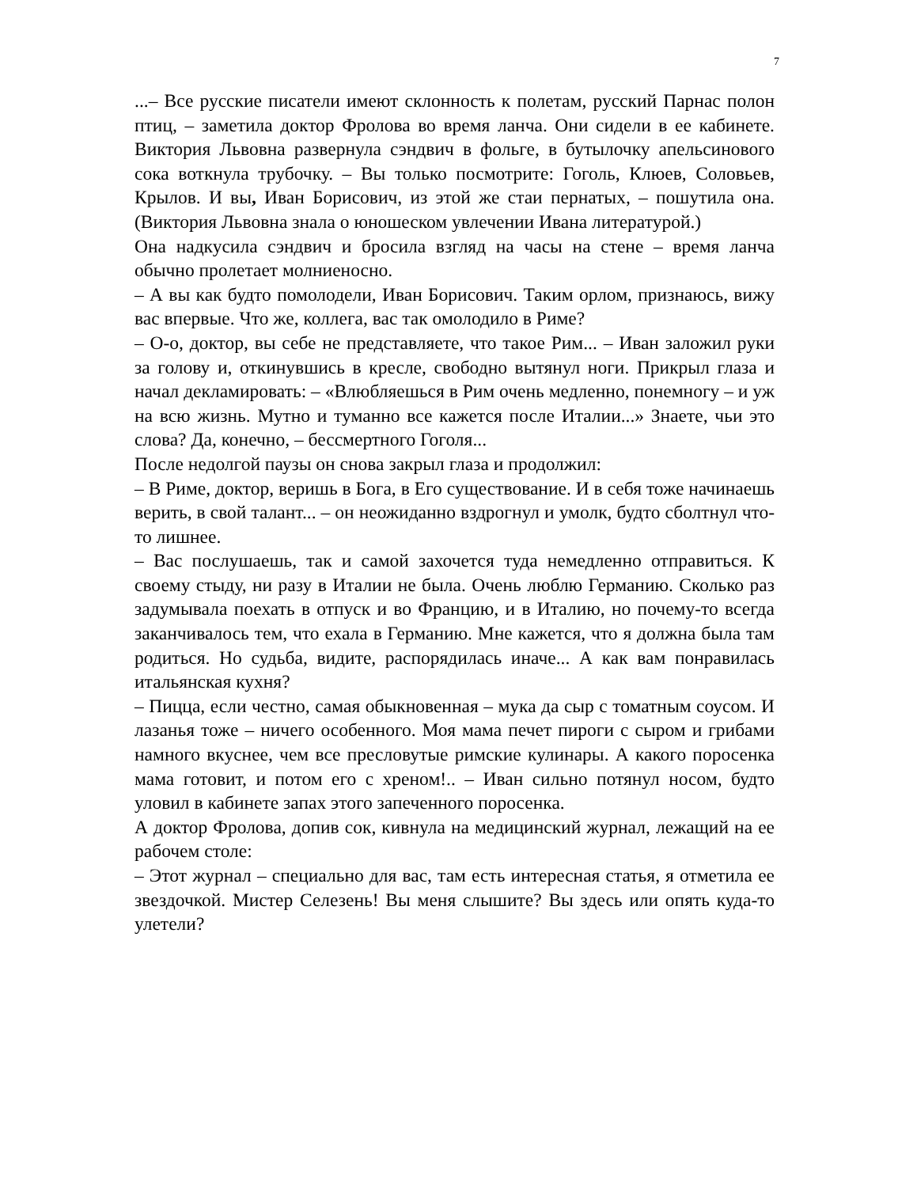7
...– Все русские писатели имеют склонность к полетам, русский Парнас полон птиц, – заметила доктор Фролова во время ланча. Они сидели в ее кабинете. Виктория Львовна развернула сэндвич в фольге, в бутылочку апельсинового сока воткнула трубочку. – Вы только посмотрите: Гоголь, Клюев, Соловьев, Крылов. И вы, Иван Борисович, из этой же стаи пернатых, – пошутила она. (Виктория Львовна знала о юношеском увлечении Ивана литературой.)
Она надкусила сэндвич и бросила взгляд на часы на стене – время ланча обычно пролетает молниеносно.
– А вы как будто помолодели, Иван Борисович. Таким орлом, признаюсь, вижу вас впервые. Что же, коллега, вас так омолодило в Риме?
– О-о, доктор, вы себе не представляете, что такое Рим... – Иван заложил руки за голову и, откинувшись в кресле, свободно вытянул ноги. Прикрыл глаза и начал декламировать: – «Влюбляешься в Рим очень медленно, понемногу – и уж на всю жизнь. Мутно и туманно все кажется после Италии...» Знаете, чьи это слова? Да, конечно, – бессмертного Гоголя...
После недолгой паузы он снова закрыл глаза и продолжил:
– В Риме, доктор, веришь в Бога, в Его существование. И в себя тоже начинаешь верить, в свой талант... – он неожиданно вздрогнул и умолк, будто сболтнул что-то лишнее.
– Вас послушаешь, так и самой захочется туда немедленно отправиться. К своему стыду, ни разу в Италии не была. Очень люблю Германию. Сколько раз задумывала поехать в отпуск и во Францию, и в Италию, но почему-то всегда заканчивалось тем, что ехала в Германию. Мне кажется, что я должна была там родиться. Но судьба, видите, распорядилась иначе... А как вам понравилась итальянская кухня?
– Пицца, если честно, самая обыкновенная – мука да сыр с томатным соусом. И лазанья тоже – ничего особенного. Моя мама печет пироги с сыром и грибами намного вкуснее, чем все пресловутые римские кулинары. А какого поросенка мама готовит, и потом его с хреном!.. – Иван сильно потянул носом, будто уловил в кабинете запах этого запеченного поросенка.
А доктор Фролова, допив сок, кивнула на медицинский журнал, лежащий на ее рабочем столе:
– Этот журнал – специально для вас, там есть интересная статья, я отметила ее звездочкой. Мистер Селезень! Вы меня слышите? Вы здесь или опять куда-то улетели?